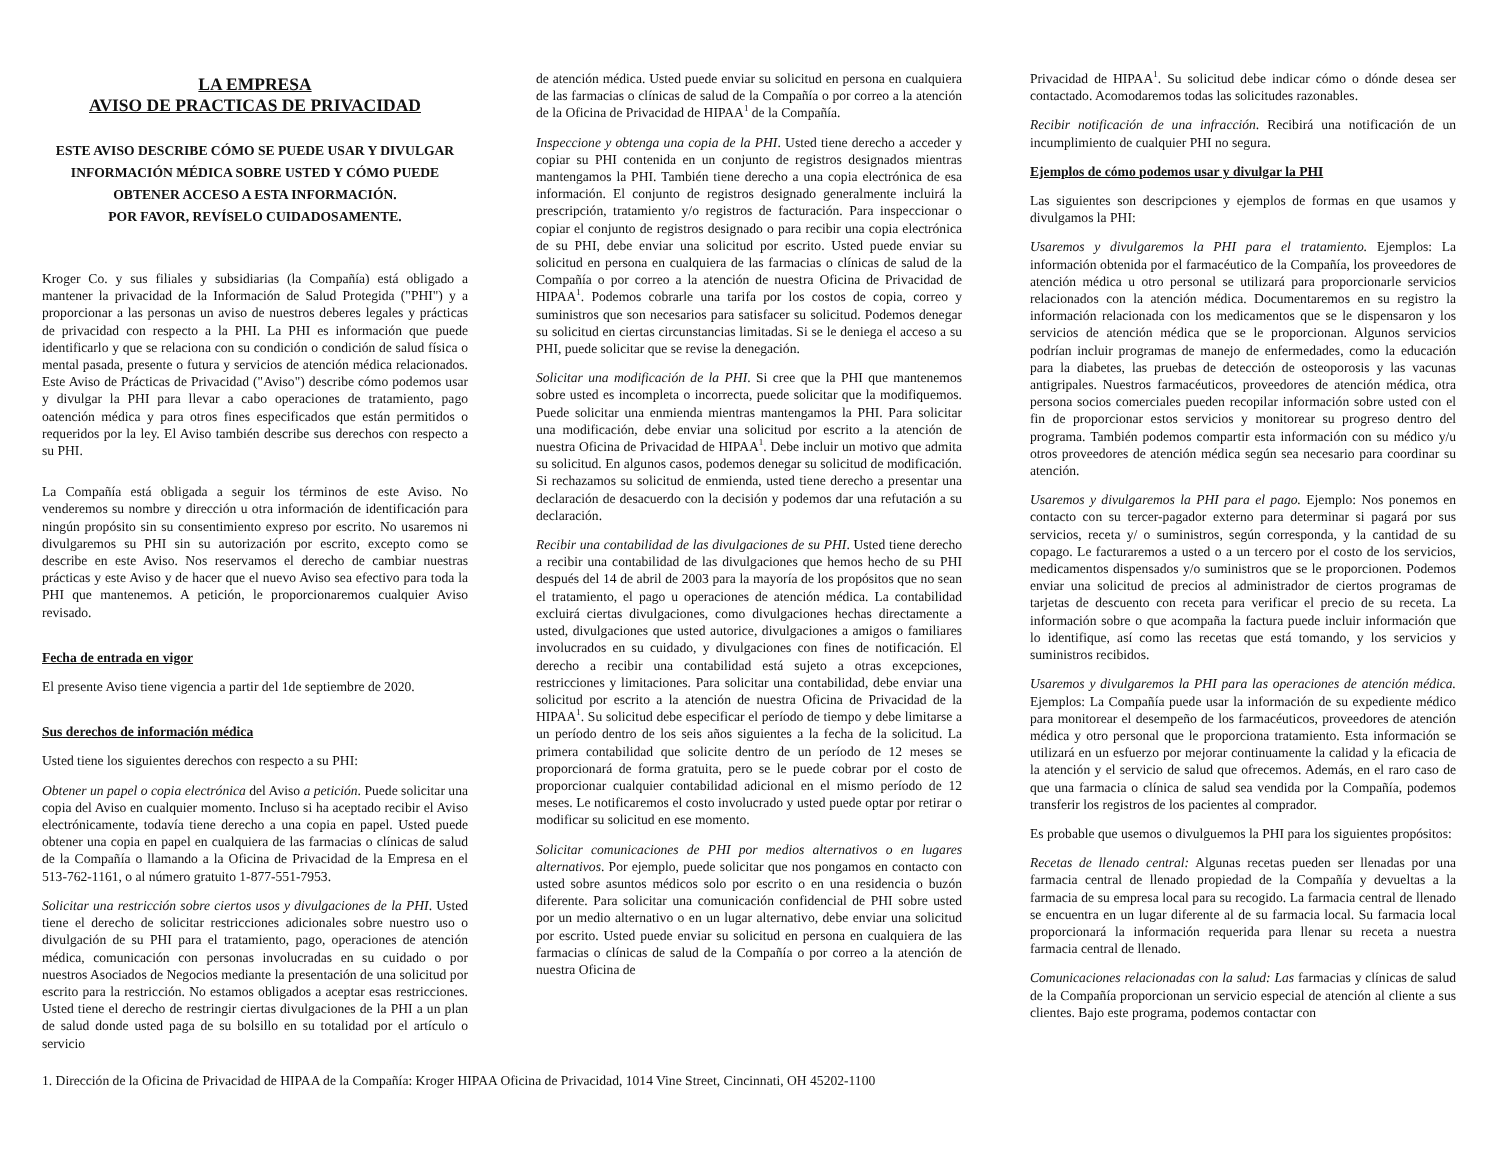LA EMPRESA
AVISO DE PRACTICAS DE PRIVACIDAD
ESTE AVISO DESCRIBE CÓMO SE PUEDE USAR Y DIVULGAR INFORMACIÓN MÉDICA SOBRE USTED Y CÓMO PUEDE OBTENER ACCESO A ESTA INFORMACIÓN.
POR FAVOR, REVÍSELO CUIDADOSAMENTE.
Kroger Co. y sus filiales y subsidiarias (la Compañía) está obligado a mantener la privacidad de la Información de Salud Protegida ("PHI") y a proporcionar a las personas un aviso de nuestros deberes legales y prácticas de privacidad con respecto a la PHI. La PHI es información que puede identificarlo y que se relaciona con su condición o condición de salud física o mental pasada, presente o futura y servicios de atención médica relacionados. Este Aviso de Prácticas de Privacidad ("Aviso") describe cómo podemos usar y divulgar la PHI para llevar a cabo operaciones de tratamiento, pago oatención médica y para otros fines especificados que están permitidos o requeridos por la ley. El Aviso también describe sus derechos con respecto a su PHI.
La Compañía está obligada a seguir los términos de este Aviso. No venderemos su nombre y dirección u otra información de identificación para ningún propósito sin su consentimiento expreso por escrito. No usaremos ni divulgaremos su PHI sin su autorización por escrito, excepto como se describe en este Aviso. Nos reservamos el derecho de cambiar nuestras prácticas y este Aviso y de hacer que el nuevo Aviso sea efectivo para toda la PHI que mantenemos. A petición, le proporcionaremos cualquier Aviso revisado.
Fecha de entrada en vigor
El presente Aviso tiene vigencia a partir del 1de septiembre de 2020.
Sus derechos de información médica
Usted tiene los siguientes derechos con respecto a su PHI:
Obtener un papel o copia electrónica del Aviso a petición. Puede solicitar una copia del Aviso en cualquier momento. Incluso si ha aceptado recibir el Aviso electrónicamente, todavía tiene derecho a una copia en papel. Usted puede obtener una copia en papel en cualquiera de las farmacias o clínicas de salud de la Compañía o llamando a la Oficina de Privacidad de la Empresa en el 513-762-1161, o al número gratuito 1-877-551-7953.
Solicitar una restricción sobre ciertos usos y divulgaciones de la PHI. Usted tiene el derecho de solicitar restricciones adicionales sobre nuestro uso o divulgación de su PHI para el tratamiento, pago, operaciones de atención médica, comunicación con personas involucradas en su cuidado o por nuestros Asociados de Negocios mediante la presentación de una solicitud por escrito para la restricción. No estamos obligados a aceptar esas restricciones. Usted tiene el derecho de restringir ciertas divulgaciones de la PHI a un plan de salud donde usted paga de su bolsillo en su totalidad por el artículo o servicio
de atención médica. Usted puede enviar su solicitud en persona en cualquiera de las farmacias o clínicas de salud de la Compañía o por correo a la atención de la Oficina de Privacidad de HIPAA<sup>1</sup> de la Compañía.
Inspeccione y obtenga una copia de la PHI. Usted tiene derecho a acceder y copiar su PHI contenida en un conjunto de registros designados mientras mantengamos la PHI. También tiene derecho a una copia electrónica de esa información. El conjunto de registros designado generalmente incluirá la prescripción, tratamiento y/o registros de facturación. Para inspeccionar o copiar el conjunto de registros designado o para recibir una copia electrónica de su PHI, debe enviar una solicitud por escrito. Usted puede enviar su solicitud en persona en cualquiera de las farmacias o clínicas de salud de la Compañía o por correo a la atención de nuestra Oficina de Privacidad de HIPAA<sup>1</sup>. Podemos cobrarle una tarifa por los costos de copia, correo y suministros que son necesarios para satisfacer su solicitud. Podemos denegar su solicitud en ciertas circunstancias limitadas. Si se le deniega el acceso a su PHI, puede solicitar que se revise la denegación.
Solicitar una modificación de la PHI. Si cree que la PHI que mantenemos sobre usted es incompleta o incorrecta, puede solicitar que la modifiquemos. Puede solicitar una enmienda mientras mantengamos la PHI. Para solicitar una modificación, debe enviar una solicitud por escrito a la atención de nuestra Oficina de Privacidad de HIPAA<sup>1</sup>. Debe incluir un motivo que admita su solicitud. En algunos casos, podemos denegar su solicitud de modificación. Si rechazamos su solicitud de enmienda, usted tiene derecho a presentar una declaración de desacuerdo con la decisión y podemos dar una refutación a su declaración.
Recibir una contabilidad de las divulgaciones de su PHI. Usted tiene derecho a recibir una contabilidad de las divulgaciones que hemos hecho de su PHI después del 14 de abril de 2003 para la mayoría de los propósitos que no sean el tratamiento, el pago u operaciones de atención médica. La contabilidad excluirá ciertas divulgaciones, como divulgaciones hechas directamente a usted, divulgaciones que usted autorice, divulgaciones a amigos o familiares involucrados en su cuidado, y divulgaciones con fines de notificación. El derecho a recibir una contabilidad está sujeto a otras excepciones, restricciones y limitaciones. Para solicitar una contabilidad, debe enviar una solicitud por escrito a la atención de nuestra Oficina de Privacidad de la HIPAA<sup>1</sup>. Su solicitud debe especificar el período de tiempo y debe limitarse a un período dentro de los seis años siguientes a la fecha de la solicitud. La primera contabilidad que solicite dentro de un período de 12 meses se proporcionará de forma gratuita, pero se le puede cobrar por el costo de proporcionar cualquier contabilidad adicional en el mismo período de 12 meses. Le notificaremos el costo involucrado y usted puede optar por retirar o modificar su solicitud en ese momento.
Solicitar comunicaciones de PHI por medios alternativos o en lugares alternativos. Por ejemplo, puede solicitar que nos pongamos en contacto con usted sobre asuntos médicos solo por escrito o en una residencia o buzón diferente. Para solicitar una comunicación confidencial de PHI sobre usted por un medio alternativo o en un lugar alternativo, debe enviar una solicitud por escrito. Usted puede enviar su solicitud en persona en cualquiera de las farmacias o clínicas de salud de la Compañía o por correo a la atención de nuestra Oficina de
Privacidad de HIPAA<sup>1</sup>. Su solicitud debe indicar cómo o dónde desea ser contactado. Acomodaremos todas las solicitudes razonables.
Recibir notificación de una infracción. Recibirá una notificación de un incumplimiento de cualquier PHI no segura.
Ejemplos de cómo podemos usar y divulgar la PHI
Las siguientes son descripciones y ejemplos de formas en que usamos y divulgamos la PHI:
Usaremos y divulgaremos la PHI para el tratamiento. Ejemplos: La información obtenida por el farmacéutico de la Compañía, los proveedores de atención médica u otro personal se utilizará para proporcionarle servicios relacionados con la atención médica. Documentaremos en su registro la información relacionada con los medicamentos que se le dispensaron y los servicios de atención médica que se le proporcionan. Algunos servicios podrían incluir programas de manejo de enfermedades, como la educación para la diabetes, las pruebas de detección de osteoporosis y las vacunas antigripales. Nuestros farmacéuticos, proveedores de atención médica, otra persona socios comerciales pueden recopilar información sobre usted con el fin de proporcionar estos servicios y monitorear su progreso dentro del programa. También podemos compartir esta información con su médico y/u otros proveedores de atención médica según sea necesario para coordinar su atención.
Usaremos y divulgaremos la PHI para el pago. Ejemplo: Nos ponemos en contacto con su tercer-pagador externo para determinar si pagará por sus servicios, receta y/ o suministros, según corresponda, y la cantidad de su copago. Le facturaremos a usted o a un tercero por el costo de los servicios, medicamentos dispensados y/o suministros que se le proporcionen. Podemos enviar una solicitud de precios al administrador de ciertos programas de tarjetas de descuento con receta para verificar el precio de su receta. La información sobre o que acompaña la factura puede incluir información que lo identifique, así como las recetas que está tomando, y los servicios y suministros recibidos.
Usaremos y divulgaremos la PHI para las operaciones de atención médica. Ejemplos: La Compañía puede usar la información de su expediente médico para monitorear el desempeño de los farmacéuticos, proveedores de atención médica y otro personal que le proporciona tratamiento. Esta información se utilizará en un esfuerzo por mejorar continuamente la calidad y la eficacia de la atención y el servicio de salud que ofrecemos. Además, en el raro caso de que una farmacia o clínica de salud sea vendida por la Compañía, podemos transferir los registros de los pacientes al comprador.
Es probable que usemos o divulguemos la PHI para los siguientes propósitos:
Recetas de llenado central: Algunas recetas pueden ser llenadas por una farmacia central de llenado propiedad de la Compañía y devueltas a la farmacia de su empresa local para su recogido. La farmacia central de llenado se encuentra en un lugar diferente al de su farmacia local. Su farmacia local proporcionará la información requerida para llenar su receta a nuestra farmacia central de llenado.
Comunicaciones relacionadas con la salud: Las farmacias y clínicas de salud de la Compañía proporcionan un servicio especial de atención al cliente a sus clientes. Bajo este programa, podemos contactar con
1. Dirección de la Oficina de Privacidad de HIPAA de la Compañía: Kroger HIPAA Oficina de Privacidad, 1014 Vine Street, Cincinnati, OH 45202-1100